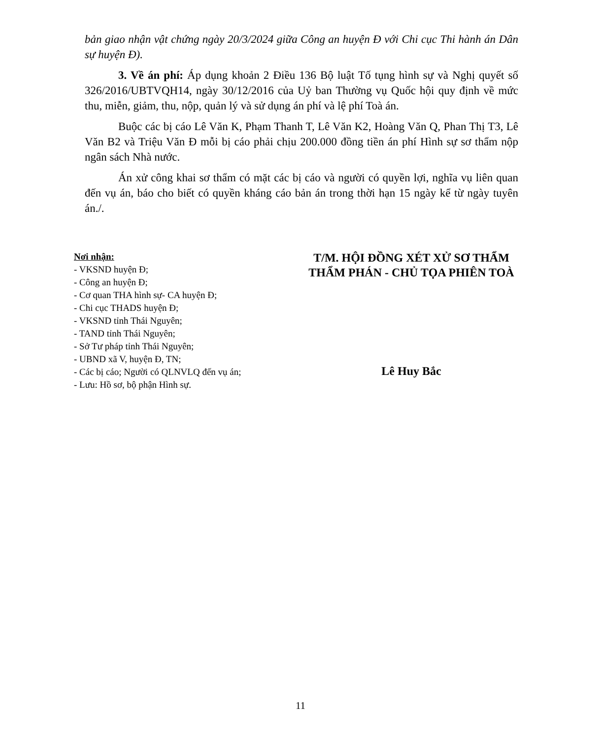bản giao nhận vật chứng ngày 20/3/2024 giữa Công an huyện Đ với Chi cục Thi hành án Dân sự huyện Đ).
3. Về án phí: Áp dụng khoản 2 Điều 136 Bộ luật Tố tụng hình sự và Nghị quyết số 326/2016/UBTVQH14, ngày 30/12/2016 của Uỷ ban Thường vụ Quốc hội quy định về mức thu, miễn, giảm, thu, nộp, quản lý và sử dụng án phí và lệ phí Toà án.
Buộc các bị cáo Lê Văn K, Phạm Thanh T, Lê Văn K2, Hoàng Văn Q, Phan Thị T3, Lê Văn B2 và Triệu Văn Đ mỗi bị cáo phải chịu 200.000 đồng tiền án phí Hình sự sơ thẩm nộp ngân sách Nhà nước.
Án xử công khai sơ thẩm có mặt các bị cáo và người có quyền lợi, nghĩa vụ liên quan đến vụ án, báo cho biết có quyền kháng cáo bản án trong thời hạn 15 ngày kể từ ngày tuyên án./.
Nơi nhận:
- VKSND huyện Đ;
- Công an huyện Đ;
- Cơ quan THA hình sự- CA huyện Đ;
- Chi cục THADS huyện Đ;
- VKSND tỉnh Thái Nguyên;
- TAND tỉnh Thái Nguyên;
- Sở Tư pháp tỉnh Thái Nguyên;
- UBND xã V, huyện Đ, TN;
- Các bị cáo; Người có QLNVLQ đến vụ án;
- Lưu: Hồ sơ, bộ phận Hình sự.
T/M. HỘI ĐỒNG XÉT XỬ SƠ THẨM
THẨM PHÁN - CHỦ TỌA PHIÊN TOÀ
Lê Huy Bắc
11